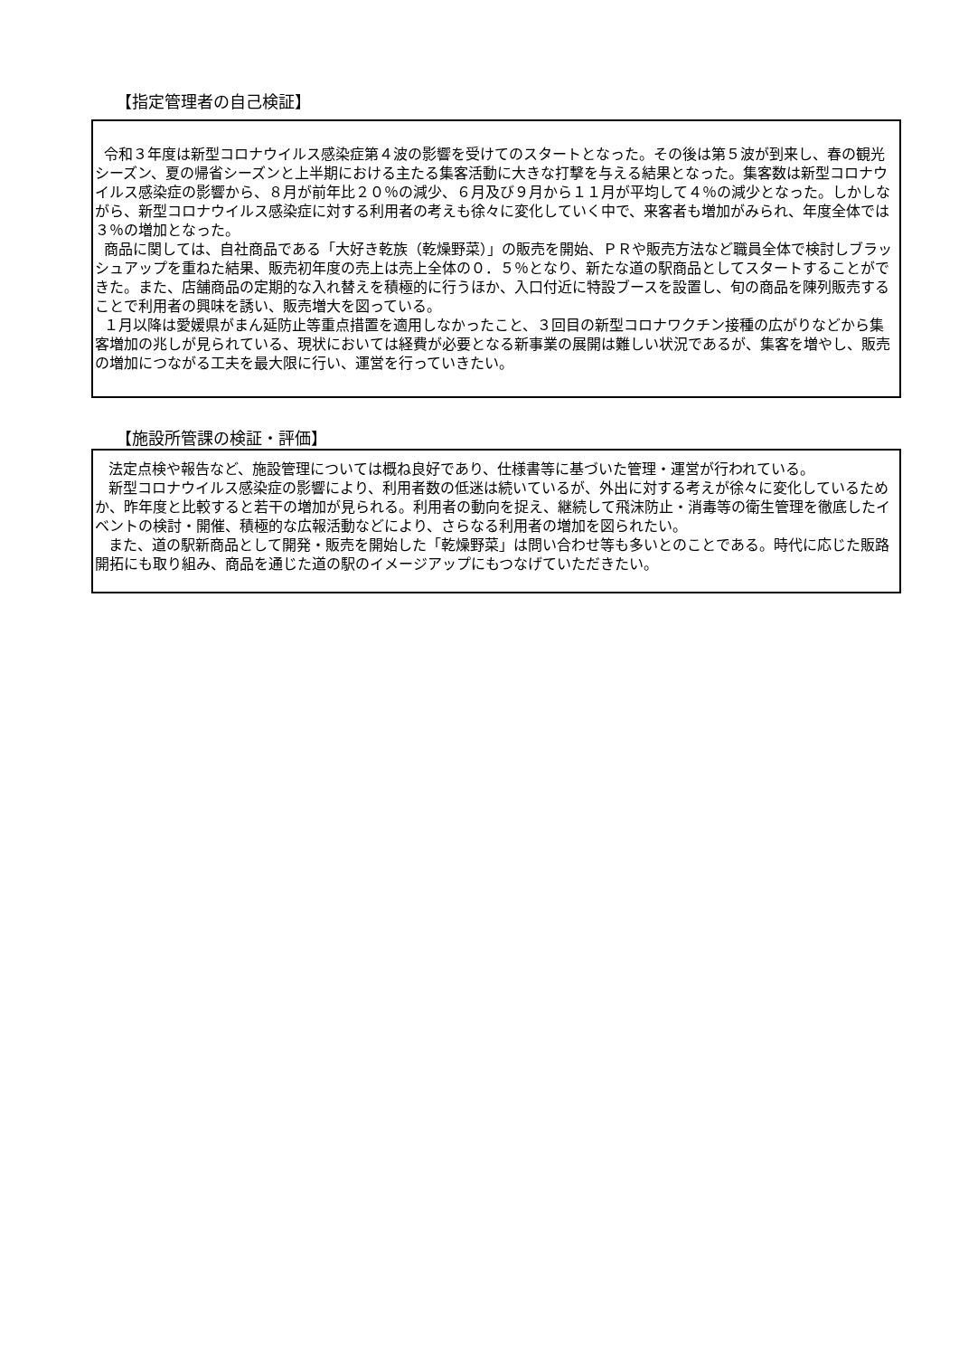【指定管理者の自己検証】
令和３年度は新型コロナウイルス感染症第４波の影響を受けてのスタートとなった。その後は第５波が到来し、春の観光シーズン、夏の帰省シーズンと上半期における主たる集客活動に大きな打撃を与える結果となった。集客数は新型コロナウイルス感染症の影響から、８月が前年比２０％の減少、６月及び９月から１１月が平均して４％の減少となった。しかしながら、新型コロナウイルス感染症に対する利用者の考えも徐々に変化していく中で、来客者も増加がみられ、年度全体では３％の増加となった。
商品に関しては、自社商品である「大好き乾族（乾燥野菜）」の販売を開始、ＰＲや販売方法など職員全体で検討しブラッシュアップを重ねた結果、販売初年度の売上は売上全体の０．５％となり、新たな道の駅商品としてスタートすることができた。また、店舗商品の定期的な入れ替えを積極的に行うほか、入口付近に特設ブースを設置し、旬の商品を陳列販売することで利用者の興味を誘い、販売増大を図っている。
１月以降は愛媛県がまん延防止等重点措置を適用しなかったこと、３回目の新型コロナワクチン接種の広がりなどから集客増加の兆しが見られている、現状においては経費が必要となる新事業の展開は難しい状況であるが、集客を増やし、販売の増加につながる工夫を最大限に行い、運営を行っていきたい。
【施設所管課の検証・評価】
法定点検や報告など、施設管理については概ね良好であり、仕様書等に基づいた管理・運営が行われている。
新型コロナウイルス感染症の影響により、利用者数の低迷は続いているが、外出に対する考えが徐々に変化しているためか、昨年度と比較すると若干の増加が見られる。利用者の動向を捉え、継続して飛沫防止・消毒等の衛生管理を徹底したイベントの検討・開催、積極的な広報活動などにより、さらなる利用者の増加を図られたい。
また、道の駅新商品として開発・販売を開始した「乾燥野菜」は問い合わせ等も多いとのことである。時代に応じた販路開拓にも取り組み、商品を通じた道の駅のイメージアップにもつなげていただきたい。